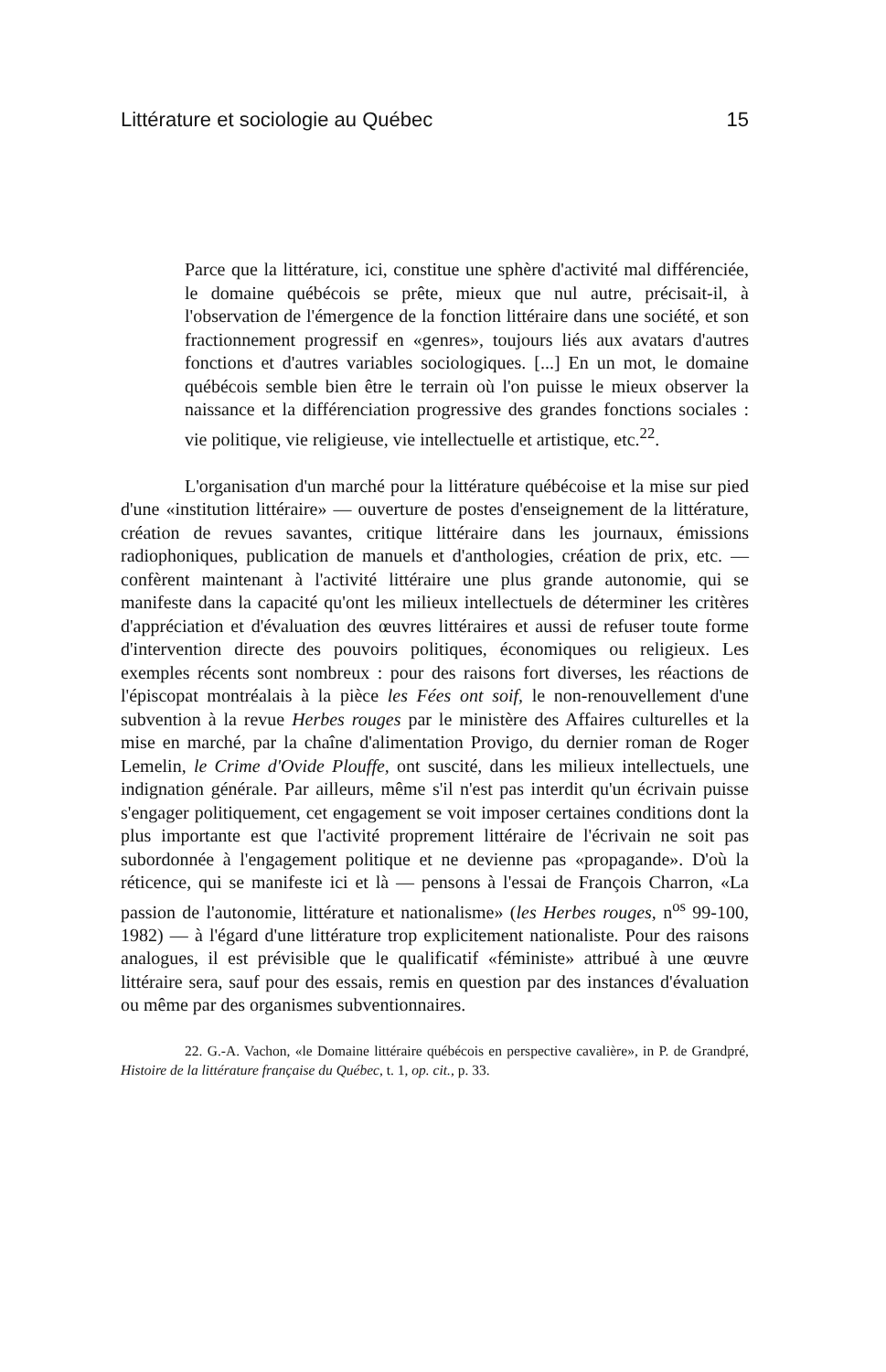Littérature et sociologie au Québec 15
Parce que la littérature, ici, constitue une sphère d'activité mal différenciée, le domaine québécois se prête, mieux que nul autre, précisait-il, à l'observation de l'émergence de la fonction littéraire dans une société, et son fractionnement progressif en «genres», toujours liés aux avatars d'autres fonctions et d'autres variables sociologiques. [...] En un mot, le domaine québécois semble bien être le terrain où l'on puisse le mieux observer la naissance et la différenciation progressive des grandes fonctions sociales : vie politique, vie religieuse, vie intellectuelle et artistique, etc.<sup>22</sup>.
L'organisation d'un marché pour la littérature québécoise et la mise sur pied d'une «institution littéraire» — ouverture de postes d'enseignement de la littérature, création de revues savantes, critique littéraire dans les journaux, émissions radiophoniques, publication de manuels et d'anthologies, création de prix, etc. — confèrent maintenant à l'activité littéraire une plus grande autonomie, qui se manifeste dans la capacité qu'ont les milieux intellectuels de déterminer les critères d'appréciation et d'évaluation des œuvres littéraires et aussi de refuser toute forme d'intervention directe des pouvoirs politiques, économiques ou religieux. Les exemples récents sont nombreux : pour des raisons fort diverses, les réactions de l'épiscopat montréalais à la pièce les Fées ont soif, le non-renouvellement d'une subvention à la revue Herbes rouges par le ministère des Affaires culturelles et la mise en marché, par la chaîne d'alimentation Provigo, du dernier roman de Roger Lemelin, le Crime d'Ovide Plouffe, ont suscité, dans les milieux intellectuels, une indignation générale. Par ailleurs, même s'il n'est pas interdit qu'un écrivain puisse s'engager politiquement, cet engagement se voit imposer certaines conditions dont la plus importante est que l'activité proprement littéraire de l'écrivain ne soit pas subordonnée à l'engagement politique et ne devienne pas «propagande». D'où la réticence, qui se manifeste ici et là — pensons à l'essai de François Charron, «La passion de l'autonomie, littérature et nationalisme» (les Herbes rouges, n<sup>os</sup> 99-100, 1982) — à l'égard d'une littérature trop explicitement nationaliste. Pour des raisons analogues, il est prévisible que le qualificatif «féministe» attribué à une œuvre littéraire sera, sauf pour des essais, remis en question par des instances d'évaluation ou même par des organismes subventionnaires.
22. G.-A. Vachon, «le Domaine littéraire québécois en perspective cavalière», in P. de Grandpré, Histoire de la littérature française du Québec, t. 1, op. cit., p. 33.